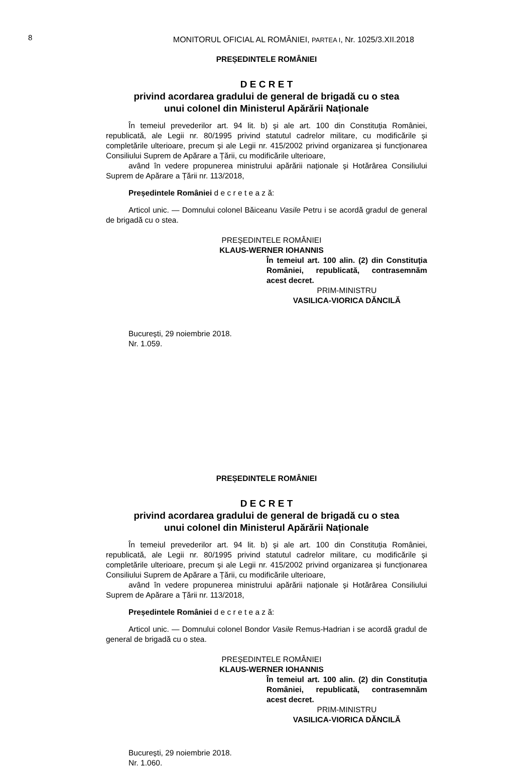8
MONITORUL OFICIAL AL ROMÂNIEI, PARTEA I, Nr. 1025/3.XII.2018
PREȘEDINTELE ROMÂNIEI
D E C R E T
privind acordarea gradului de general de brigadă cu o stea
unui colonel din Ministerul Apărării Naționale
În temeiul prevederilor art. 94 lit. b) și ale art. 100 din Constituția României, republicată, ale Legii nr. 80/1995 privind statutul cadrelor militare, cu modificările și completările ulterioare, precum și ale Legii nr. 415/2002 privind organizarea și funcționarea Consiliului Suprem de Apărare a Țării, cu modificările ulterioare,
având în vedere propunerea ministrului apărării naționale și Hotărârea Consiliului Suprem de Apărare a Țării nr. 113/2018,
Președintele României d e c r e t e a z ă:
Articol unic. — Domnului colonel Băiceanu Vasile Petru i se acordă gradul de general de brigadă cu o stea.
PREȘEDINTELE ROMÂNIEI
KLAUS-WERNER IOHANNIS
În temeiul art. 100 alin. (2) din Constituția României, republicată, contrasemnăm acest decret.
PRIM-MINISTRU
VASILICA-VIORICA DĂNCILĂ
București, 29 noiembrie 2018.
Nr. 1.059.
PREȘEDINTELE ROMÂNIEI
D E C R E T
privind acordarea gradului de general de brigadă cu o stea
unui colonel din Ministerul Apărării Naționale
În temeiul prevederilor art. 94 lit. b) și ale art. 100 din Constituția României, republicată, ale Legii nr. 80/1995 privind statutul cadrelor militare, cu modificările și completările ulterioare, precum și ale Legii nr. 415/2002 privind organizarea și funcționarea Consiliului Suprem de Apărare a Țării, cu modificările ulterioare,
având în vedere propunerea ministrului apărării naționale și Hotărârea Consiliului Suprem de Apărare a Țării nr. 113/2018,
Președintele României d e c r e t e a z ă:
Articol unic. — Domnului colonel Bondor Vasile Remus-Hadrian i se acordă gradul de general de brigadă cu o stea.
PREȘEDINTELE ROMÂNIEI
KLAUS-WERNER IOHANNIS
În temeiul art. 100 alin. (2) din Constituția României, republicată, contrasemnăm acest decret.
PRIM-MINISTRU
VASILICA-VIORICA DĂNCILĂ
București, 29 noiembrie 2018.
Nr. 1.060.